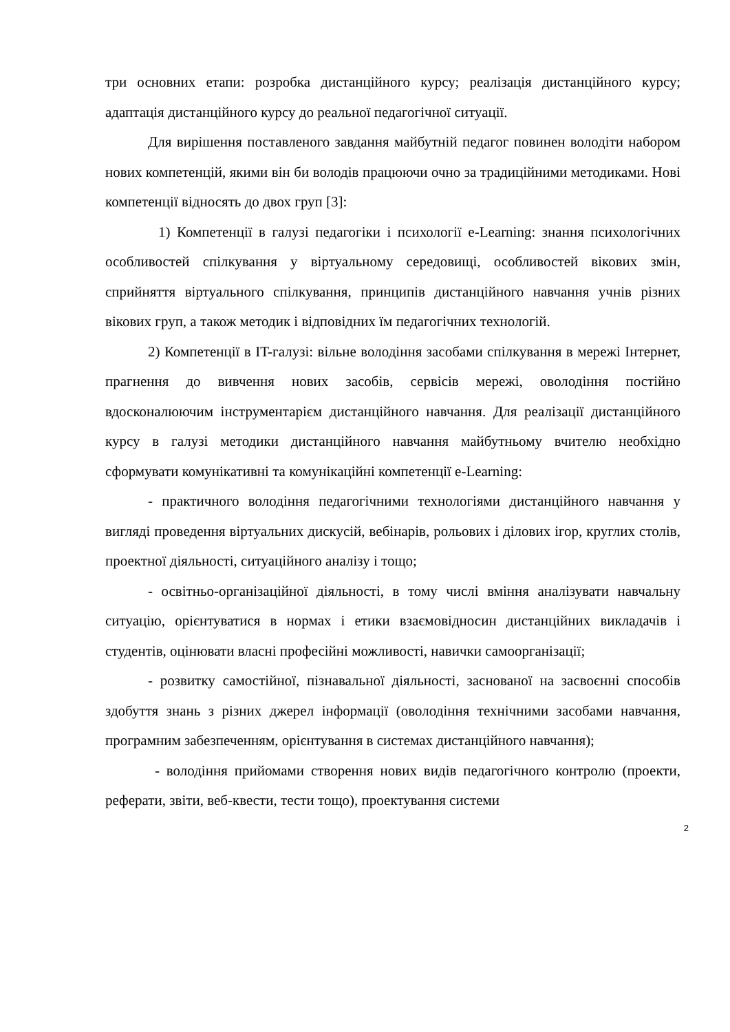три основних етапи: розробка дистанційного курсу; реалізація дистанційного курсу; адаптація дистанційного курсу до реальної педагогічної ситуації.
Для вирішення поставленого завдання майбутній педагог повинен володіти набором нових компетенцій, якими він би володів працюючи очно за традиційними методиками. Нові компетенції відносять до двох груп [3]:
1) Компетенції в галузі педагогіки і психології e-Learning: знання психологічних особливостей спілкування у віртуальному середовищі, особливостей вікових змін, сприйняття віртуального спілкування, принципів дистанційного навчання учнів різних вікових груп, а також методик і відповідних їм педагогічних технологій.
2) Компетенції в IT-галузі: вільне володіння засобами спілкування в мережі Інтернет, прагнення до вивчення нових засобів, сервісів мережі, оволодіння постійно вдосконалюючим інструментарієм дистанційного навчання. Для реалізації дистанційного курсу в галузі методики дистанційного навчання майбутньому вчителю необхідно сформувати комунікативні та комунікаційні компетенції e-Learning:
- практичного володіння педагогічними технологіями дистанційного навчання у вигляді проведення віртуальних дискусій, вебінарів, рольових і ділових ігор, круглих столів, проектної діяльності, ситуаційного аналізу і тощо;
- освітньо-організаційної діяльності, в тому числі вміння аналізувати навчальну ситуацію, орієнтуватися в нормах і етики взаємовідносин дистанційних викладачів і студентів, оцінювати власні професійні можливості, навички самоорганізації;
- розвитку самостійної, пізнавальної діяльності, заснованої на засвоєнні способів здобуття знань з різних джерел інформації (оволодіння технічними засобами навчання, програмним забезпеченням, орієнтування в системах дистанційного навчання);
- володіння прийомами створення нових видів педагогічного контролю (проекти, реферати, звіти, веб-квести, тести тощо), проектування системи
2